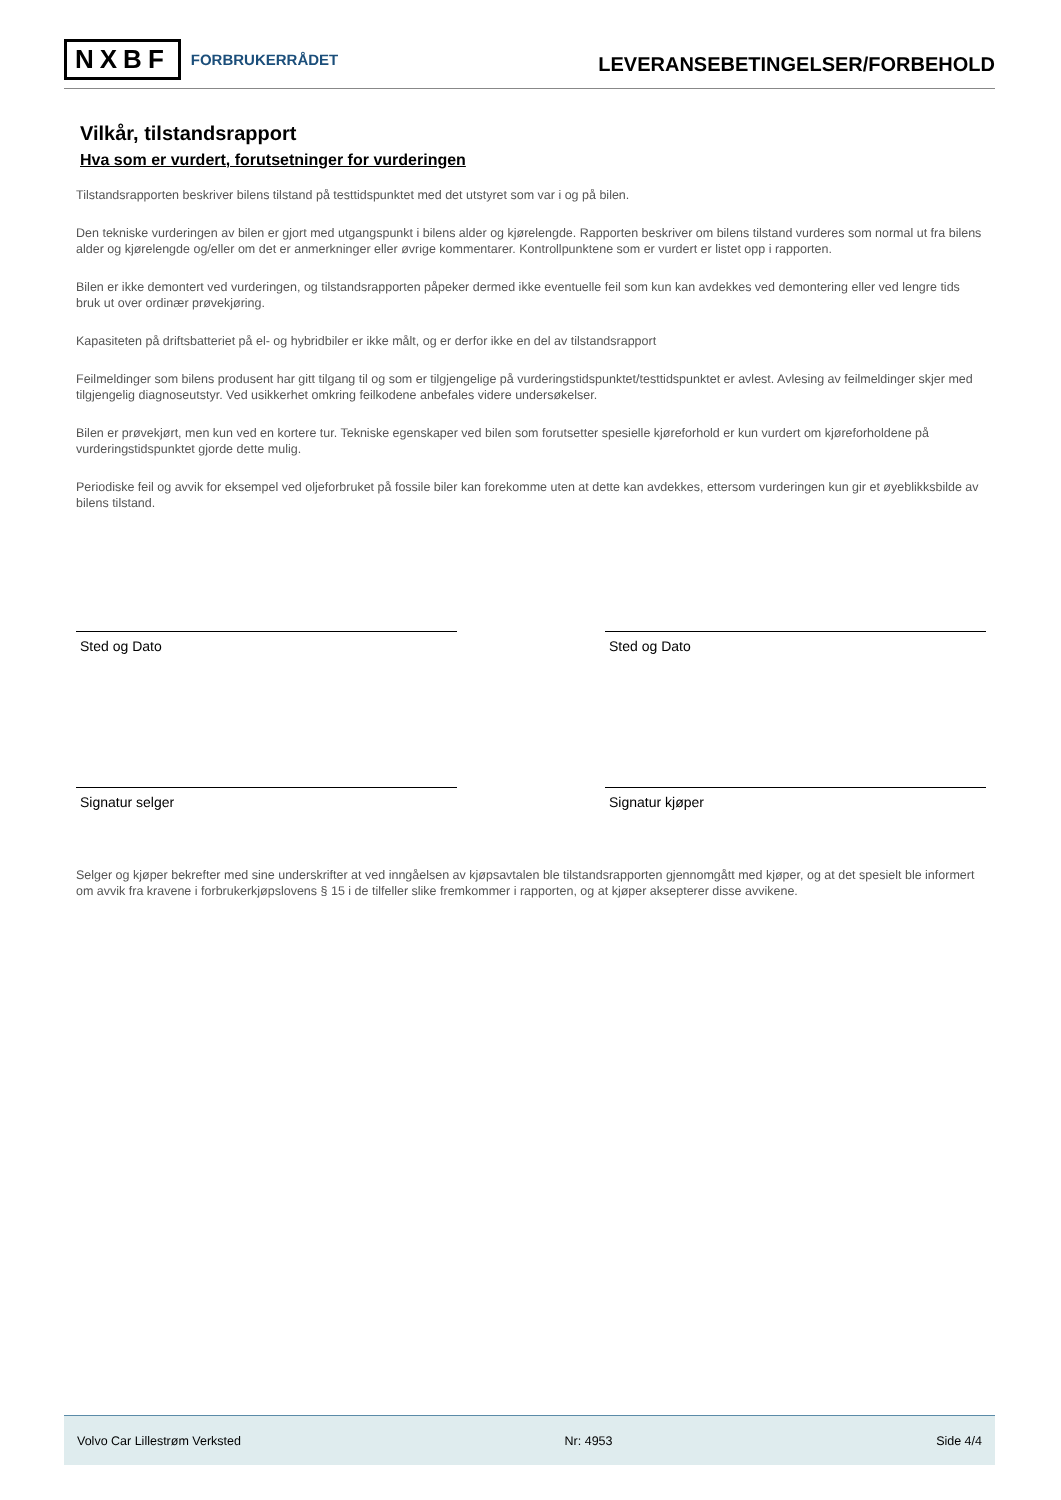NXBF FORBRUKERRÅDET
LEVERANSEBETINGELSER/FORBEHOLD
Vilkår, tilstandsrapport
Hva som er vurdert, forutsetninger for vurderingen
Tilstandsrapporten beskriver bilens tilstand på testtidspunktet med det utstyret som var i og på bilen.
Den tekniske vurderingen av bilen er gjort med utgangspunkt i bilens alder og kjørelengde. Rapporten beskriver om bilens tilstand vurderes som normal ut fra bilens alder og kjørelengde og/eller om det er anmerkninger eller øvrige kommentarer. Kontrollpunktene som er vurdert er listet opp i rapporten.
Bilen er ikke demontert ved vurderingen, og tilstandsrapporten påpeker dermed ikke eventuelle feil som kun kan avdekkes ved demontering eller ved lengre tids bruk ut over ordinær prøvekjøring.
Kapasiteten på driftsbatteriet på el- og hybridbiler er ikke målt, og er derfor ikke en del av tilstandsrapport
Feilmeldinger som bilens produsent har gitt tilgang til og som er tilgjengelige på vurderingstidspunktet/testtidspunktet er avlest. Avlesing av feilmeldinger skjer med tilgjengelig diagnoseutstyr. Ved usikkerhet omkring feilkodene anbefales videre undersøkelser.
Bilen er prøvekjørt, men kun ved en kortere tur. Tekniske egenskaper ved bilen som forutsetter spesielle kjøreforhold er kun vurdert om kjøreforholdene på vurderingstidspunktet gjorde dette mulig.
Periodiske feil og avvik for eksempel ved oljeforbruket på fossile biler kan forekomme uten at dette kan avdekkes, ettersom vurderingen kun gir et øyeblikksbilde av bilens tilstand.
Sted og Dato Sted og Dato
Signatur selger Signatur kjøper
Selger og kjøper bekrefter med sine underskrifter at ved inngåelsen av kjøpsavtalen ble tilstandsrapporten gjennomgått med kjøper, og at det spesielt ble informert om avvik fra kravene i forbrukerkjøpslovens § 15 i de tilfeller slike fremkommer i rapporten, og at kjøper aksepterer disse avvikene.
Volvo Car Lillestrøm Verksted Nr: 4953 Side 4/4